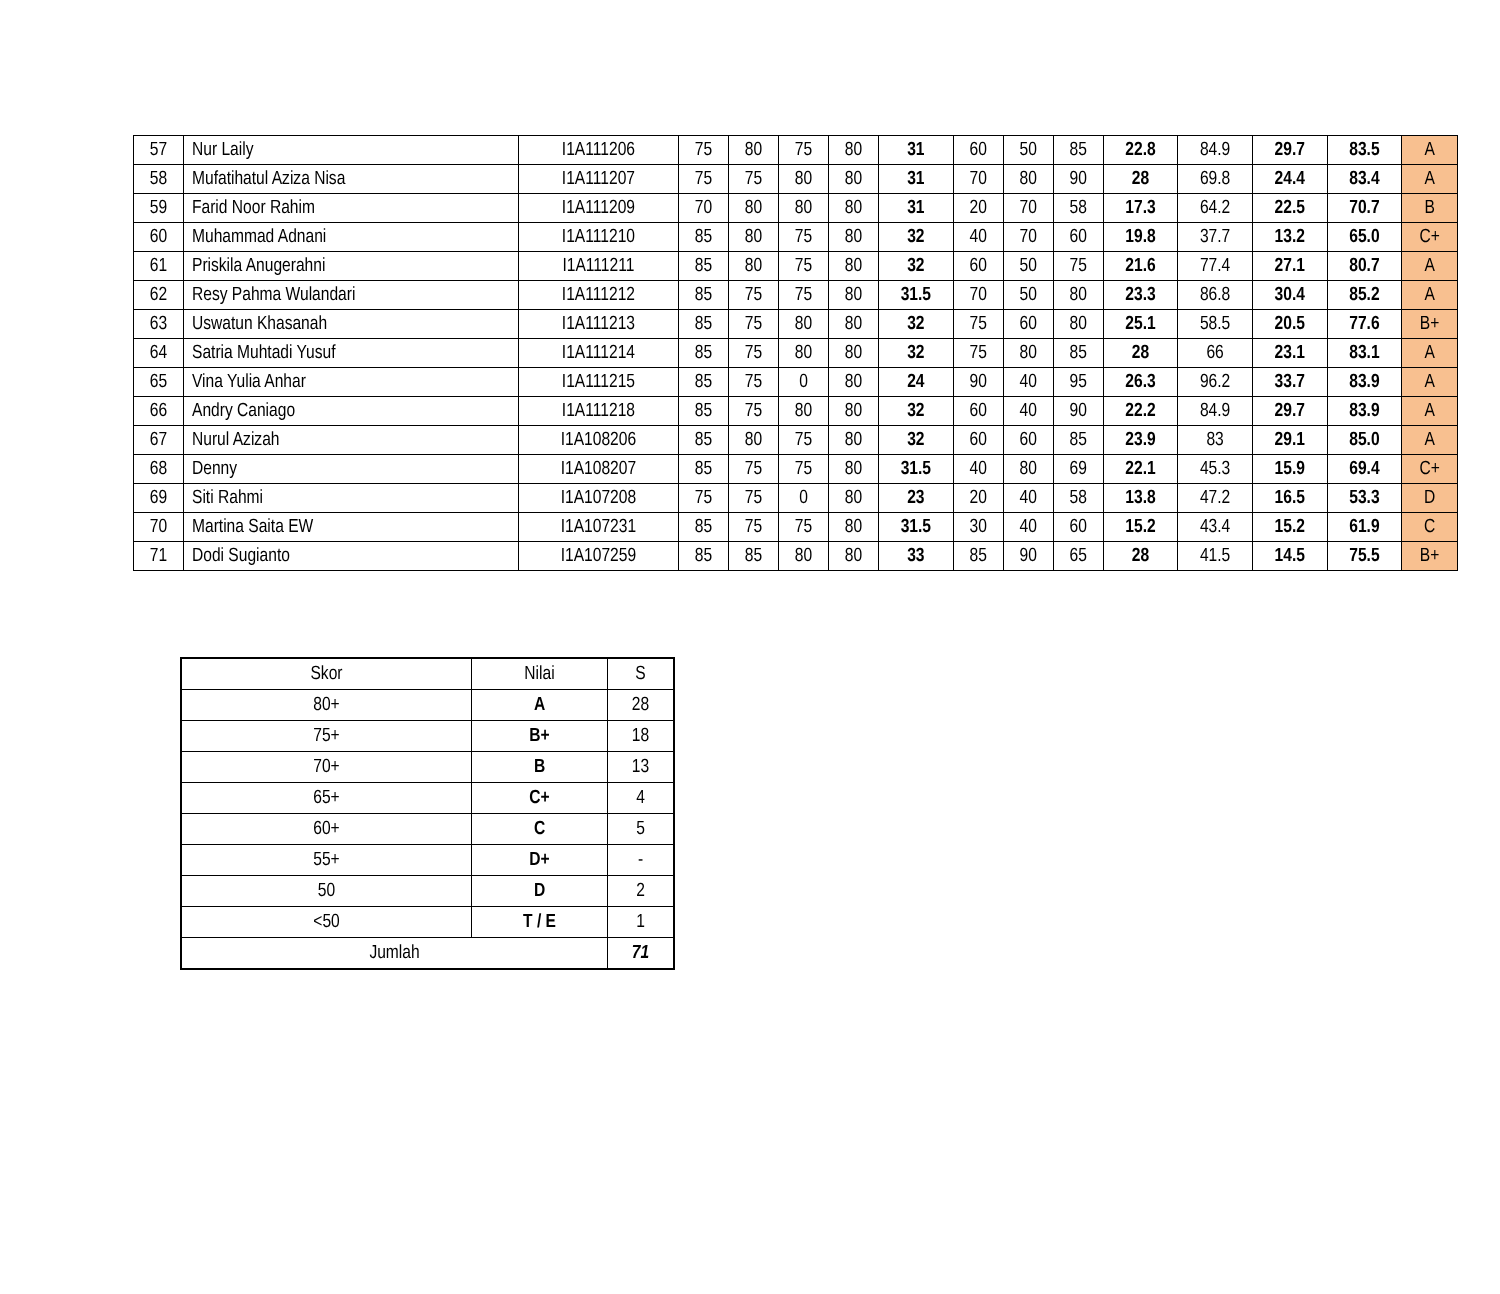| 57 | Nur Laily | I1A111206 | 75 | 80 | 75 | 80 | 31 | 60 | 50 | 85 | 22.8 | 84.9 | 29.7 | 83.5 | A |
| 58 | Mufatihatul Aziza Nisa | I1A111207 | 75 | 75 | 80 | 80 | 31 | 70 | 80 | 90 | 28 | 69.8 | 24.4 | 83.4 | A |
| 59 | Farid Noor Rahim | I1A111209 | 70 | 80 | 80 | 80 | 31 | 20 | 70 | 58 | 17.3 | 64.2 | 22.5 | 70.7 | B |
| 60 | Muhammad Adnani | I1A111210 | 85 | 80 | 75 | 80 | 32 | 40 | 70 | 60 | 19.8 | 37.7 | 13.2 | 65.0 | C+ |
| 61 | Priskila Anugerahni | I1A111211 | 85 | 80 | 75 | 80 | 32 | 60 | 50 | 75 | 21.6 | 77.4 | 27.1 | 80.7 | A |
| 62 | Resy Pahma Wulandari | I1A111212 | 85 | 75 | 75 | 80 | 31.5 | 70 | 50 | 80 | 23.3 | 86.8 | 30.4 | 85.2 | A |
| 63 | Uswatun Khasanah | I1A111213 | 85 | 75 | 80 | 80 | 32 | 75 | 60 | 80 | 25.1 | 58.5 | 20.5 | 77.6 | B+ |
| 64 | Satria Muhtadi Yusuf | I1A111214 | 85 | 75 | 80 | 80 | 32 | 75 | 80 | 85 | 28 | 66 | 23.1 | 83.1 | A |
| 65 | Vina Yulia Anhar | I1A111215 | 85 | 75 | 0 | 80 | 24 | 90 | 40 | 95 | 26.3 | 96.2 | 33.7 | 83.9 | A |
| 66 | Andry Caniago | I1A111218 | 85 | 75 | 80 | 80 | 32 | 60 | 40 | 90 | 22.2 | 84.9 | 29.7 | 83.9 | A |
| 67 | Nurul Azizah | I1A108206 | 85 | 80 | 75 | 80 | 32 | 60 | 60 | 85 | 23.9 | 83 | 29.1 | 85.0 | A |
| 68 | Denny | I1A108207 | 85 | 75 | 75 | 80 | 31.5 | 40 | 80 | 69 | 22.1 | 45.3 | 15.9 | 69.4 | C+ |
| 69 | Siti Rahmi | I1A107208 | 75 | 75 | 0 | 80 | 23 | 20 | 40 | 58 | 13.8 | 47.2 | 16.5 | 53.3 | D |
| 70 | Martina Saita EW | I1A107231 | 85 | 75 | 75 | 80 | 31.5 | 30 | 40 | 60 | 15.2 | 43.4 | 15.2 | 61.9 | C |
| 71 | Dodi Sugianto | I1A107259 | 85 | 85 | 80 | 80 | 33 | 85 | 90 | 65 | 28 | 41.5 | 14.5 | 75.5 | B+ |
| Skor | Nilai | S |
| --- | --- | --- |
| 80+ | A | 28 |
| 75+ | B+ | 18 |
| 70+ | B | 13 |
| 65+ | C+ | 4 |
| 60+ | C | 5 |
| 55+ | D+ | - |
| 50 | D | 2 |
| <50 | T / E | 1 |
| Jumlah | | 71 |